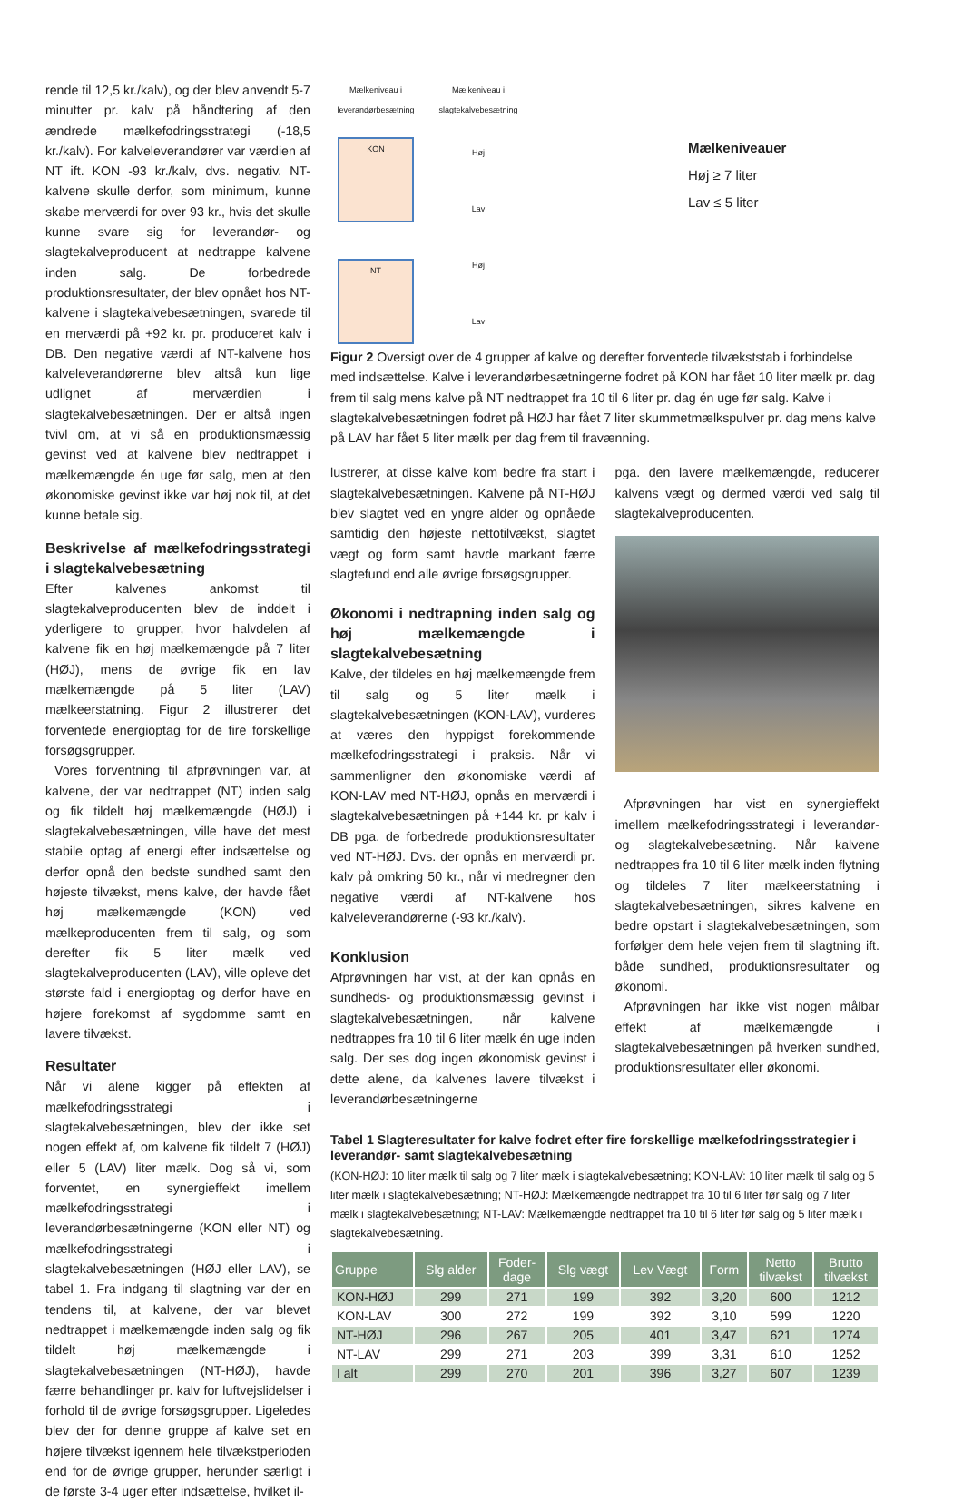rende til 12,5 kr./kalv), og der blev anvendt 5-7 minutter pr. kalv på håndtering af den ændrede mælkefodringsstrategi (-18,5 kr./kalv). For kalveleverandører var værdien af NT ift. KON -93 kr./kalv, dvs. negativ. NT-kalvene skulle derfor, som minimum, kunne skabe merværdi for over 93 kr., hvis det skulle kunne svare sig for leverandør- og slagtekalveproducent at nedtrappe kalvene inden salg. De forbedrede produktionsresultater, der blev opnået hos NT-kalvene i slagtekalvebesætningen, svarede til en merværdi på +92 kr. pr. produceret kalv i DB. Den negative værdi af NT-kalvene hos kalveleverandørerne blev altså kun lige udlignet af merværdien i slagtekalvebesætningen. Der er altså ingen tvivl om, at vi så en produktionsmæssig gevinst ved at kalvene blev nedtrappet i mælkemængde én uge før salg, men at den økonomiske gevinst ikke var høj nok til, at det kunne betale sig.
Beskrivelse af mælkefodringsstrategi i slagtekalvebesætning
Efter kalvenes ankomst til slagtekalveproducenten blev de inddelt i yderligere to grupper, hvor halvdelen af kalvene fik en høj mælkemængde på 7 liter (HØJ), mens de øvrige fik en lav mælkemængde på 5 liter (LAV) mælkeerstatning. Figur 2 illustrerer det forventede energioptag for de fire forskellige forsøgsgrupper.
Vores forventning til afprøvningen var, at kalvene, der var nedtrappet (NT) inden salg og fik tildelt høj mælkemængde (HØJ) i slagtekalvebesætningen, ville have det mest stabile optag af energi efter indsættelse og derfor opnå den bedste sundhed samt den højeste tilvækst, mens kalve, der havde fået høj mælkemængde (KON) ved mælkeproducenten frem til salg, og som derefter fik 5 liter mælk ved slagtekalveproducenten (LAV), ville opleve det største fald i energioptag og derfor have en højere forekomst af sygdomme samt en lavere tilvækst.
Resultater
Når vi alene kigger på effekten af mælkefodringsstrategi i slagtekalvebesætningen, blev der ikke set nogen effekt af, om kalvene fik tildelt 7 (HØJ) eller 5 (LAV) liter mælk. Dog så vi, som forventet, en synergieffekt imellem mælkefodringsstrategi i leverandørbesætningerne (KON eller NT) og mælkefodringsstrategi i slagtekalvebesætningen (HØJ eller LAV), se tabel 1. Fra indgang til slagtning var der en tendens til, at kalvene, der var blevet nedtrappet i mælkemængde inden salg og fik tildelt høj mælkemængde i slagtekalvebesætningen (NT-HØJ), havde færre behandlinger pr. kalv for luftvejslidelser i forhold til de øvrige forsøgsgrupper. Ligeledes blev der for denne gruppe af kalve set en højere tilvækst igennem hele tilvækstperioden end for de øvrige grupper, herunder særligt i de første 3-4 uger efter indsættelse, hvilket il-
Mælkeniveau i leverandørbesætning
KON
NT
Mælkeniveau i slagtekalvebesætning
Høj
Lav
Høj
Lav
Mælkeniveauer
Høj ≥ 7 liter
Lav ≤ 5 liter
Figur 2 Oversigt over de 4 grupper af kalve og derefter forventede tilvækststab i forbindelse med indsættelse. Kalve i leverandørbesætningerne fodret på KON har fået 10 liter mælk pr. dag frem til salg mens kalve på NT nedtrappet fra 10 til 6 liter pr. dag én uge før salg. Kalve i slagtekalvebesætningen fodret på HØJ har fået 7 liter skummetmælkspulver pr. dag mens kalve på LAV har fået 5 liter mælk per dag frem til fravænning.
lustrerer, at disse kalve kom bedre fra start i slagtekalvebesætningen. Kalvene på NT-HØJ blev slagtet ved en yngre alder og opnåede samtidig den højeste nettotilvækst, slagtet vægt og form samt havde markant færre slagtefund end alle øvrige forsøgsgrupper.
Økonomi i nedtrapning inden salg og høj mælkemængde i slagtekalvebesætning
Kalve, der tildeles en høj mælkemængde frem til salg og 5 liter mælk i slagtekalvebesætningen (KON-LAV), vurderes at væres den hyppigst forekommende mælkefodringsstrategi i praksis. Når vi sammenligner den økonomiske værdi af KON-LAV med NT-HØJ, opnås en merværdi i slagtekalvebesætningen på +144 kr. pr kalv i DB pga. de forbedrede produktionsresultater ved NT-HØJ. Dvs. der opnås en merværdi pr. kalv på omkring 50 kr., når vi medregner den negative værdi af NT-kalvene hos kalveleverandørerne (-93 kr./kalv).
Konklusion
Afprøvningen har vist, at der kan opnås en sundheds- og produktionsmæssig gevinst i slagtekalvebesætningen, når kalvene nedtrappes fra 10 til 6 liter mælk én uge inden salg. Der ses dog ingen økonomisk gevinst i dette alene, da kalvenes lavere tilvækst i leverandørbesætningerne
pga. den lavere mælkemængde, reducerer kalvens vægt og dermed værdi ved salg til slagtekalveproducenten.
Afprøvningen har vist en synergieffekt imellem mælkefodringsstrategi i leverandør- og slagtekalvebesætning. Når kalvene nedtrappes fra 10 til 6 liter mælk inden flytning og tildeles 7 liter mælkeerstatning i slagtekalvebesætningen, sikres kalvene en bedre opstart i slagtekalvebesætningen, som forfølger dem hele vejen frem til slagtning ift. både sundhed, produktionsresultater og økonomi.
Afprøvningen har ikke vist nogen målbar effekt af mælkemængde i slagtekalvebesætningen på hverken sundhed, produktionsresultater eller økonomi.
Tabel 1 Slagteresultater for kalve fodret efter fire forskellige mælkefodringsstrategier i leverandør- samt slagtekalvebesætning
(KON-HØJ: 10 liter mælk til salg og 7 liter mælk i slagtekalvebesætning; KON-LAV: 10 liter mælk til salg og 5 liter mælk i slagtekalvebesætning; NT-HØJ: Mælkemængde nedtrappet fra 10 til 6 liter før salg og 7 liter mælk i slagtekalvebesætning; NT-LAV: Mælkemængde nedtrappet fra 10 til 6 liter før salg og 5 liter mælk i slagtekalvebesætning.
| Gruppe | Slg alder | Foder- dage | Slg vægt | Lev Vægt | Form | Netto tilvækst | Brutto tilvækst |
| --- | --- | --- | --- | --- | --- | --- | --- |
| KON-HØJ | 299 | 271 | 199 | 392 | 3,20 | 600 | 1212 |
| KON-LAV | 300 | 272 | 199 | 392 | 3,10 | 599 | 1220 |
| NT-HØJ | 296 | 267 | 205 | 401 | 3,47 | 621 | 1274 |
| NT-LAV | 299 | 271 | 203 | 399 | 3,31 | 610 | 1252 |
| I alt | 299 | 270 | 201 | 396 | 3,27 | 607 | 1239 |